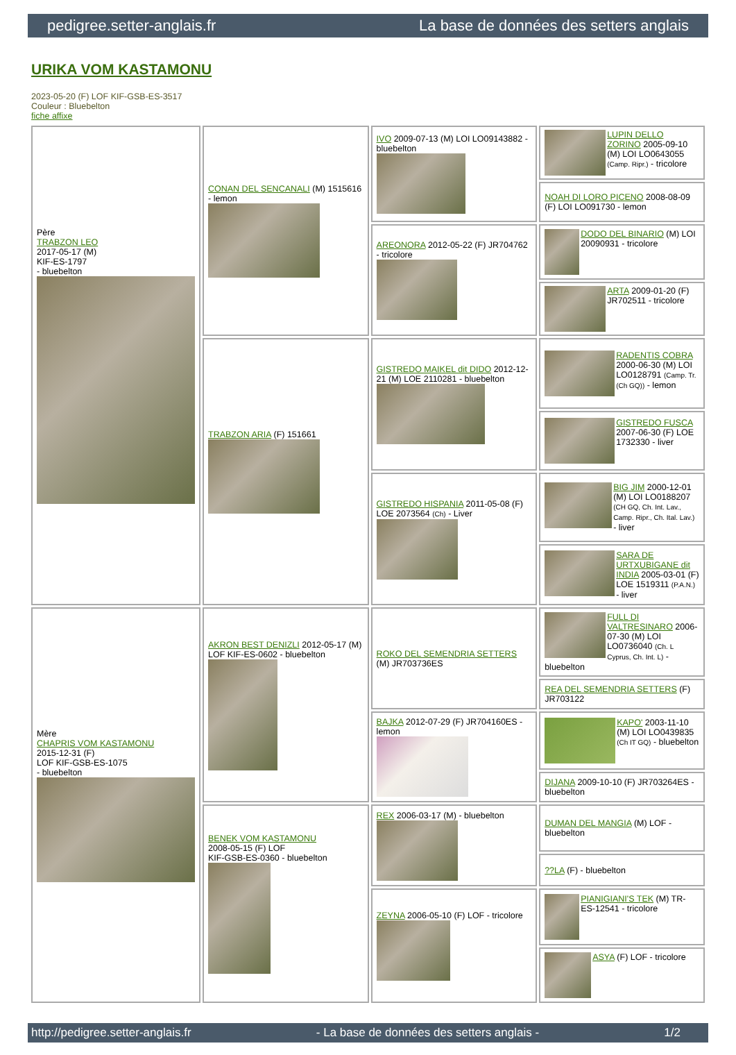pedigree.setter-anglais.fr La base de données des setters anglais
URIKA VOM KASTAMONU
2023-05-20 (F) LOF KIF-GSB-ES-3517
Couleur : Bluebelton
fiche affixe
| Père TRABZON LEO 2017-05-17 (M) KIF-ES-1797 - bluebelton | CONAN DEL SENCANALI (M) 1515616 - lemon | IVO 2009-07-13 (M) LOI LO09143882 - bluebelton | LUPIN DELLO ZORINO 2005-09-10 (M) LOI LO0643055 (Camp. Ripr.) - tricolore |
| | | | NOAH DI LORO PICENO 2008-08-09 (F) LOI LO091730 - lemon |
| | | AREONORA 2012-05-22 (F) JR704762 - tricolore | DODO DEL BINARIO (M) LOI 20090931 - tricolore |
| | | | ARTA 2009-01-20 (F) JR702511 - tricolore |
| | TRABZON ARIA (F) 151661 | GISTREDO MAIKEL dit DIDO 2012-12-21 (M) LOE 2110281 - bluebelton | RADENTIS COBRA 2000-06-30 (M) LOI LO0128791 (Camp. Tr. (Ch GQ)) - lemon |
| | | | GISTREDO FUSCA 2007-06-30 (F) LOE 1732330 - liver |
| | | GISTREDO HISPANIA 2011-05-08 (F) LOE 2073564 (Ch) - Liver | BIG JIM 2000-12-01 (M) LOI LO0188207 (CH GQ, Ch. Int. Lav., Camp. Ripr., Ch. Ital. Lav.) - liver |
| | | | SARA DE URTXUBIGANE dit INDIA 2005-03-01 (F) LOE 1519311 (P.A.N.) - liver |
| Mère CHAPRIS VOM KASTAMONU 2015-12-31 (F) LOF KIF-GSB-ES-1075 - bluebelton | AKRON BEST DENIZLI 2012-05-17 (M) LOF KIF-ES-0602 - bluebelton | ROKO DEL SEMENDRIA SETTERS (M) JR703736ES | FULL DI VALTRESINARO 2006-07-30 (M) LOI LO0736040 (Ch. L Cyprus, Ch. Int. L) - bluebelton |
| | | | REA DEL SEMENDRIA SETTERS (F) JR703122 |
| | | BAJKA 2012-07-29 (F) JR704160ES - lemon | KAPO' 2003-11-10 (M) LOI LO0439835 (Ch IT GQ) - bluebelton |
| | | | DIJANA 2009-10-10 (F) JR703264ES - bluebelton |
| | BENEK VOM KASTAMONU 2008-05-15 (F) LOF KIF-GSB-ES-0360 - bluebelton | REX 2006-03-17 (M) - bluebelton | DUMAN DEL MANGIA (M) LOF - bluebelton |
| | | | ??LA (F) - bluebelton |
| | | ZEYNA 2006-05-10 (F) LOF - tricolore | PIANIGIANI'S TEK (M) TR-ES-12541 - tricolore |
| | | | ASYA (F) LOF - tricolore |
http://pedigree.setter-anglais.fr - La base de données des setters anglais - 1/2